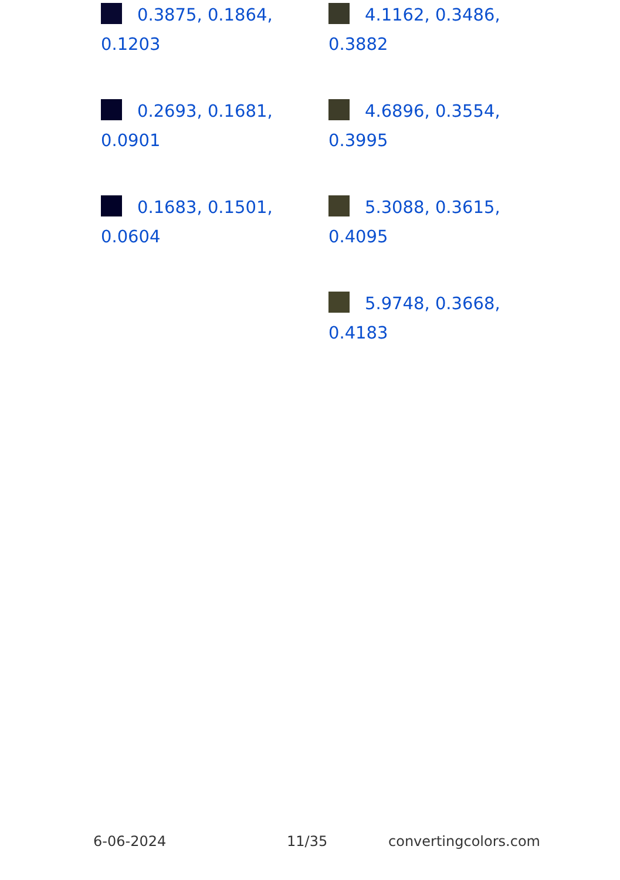0.3875, 0.1864, 0.1203
0.2693, 0.1681, 0.0901
0.1683, 0.1501, 0.0604
4.1162, 0.3486, 0.3882
4.6896, 0.3554, 0.3995
5.3088, 0.3615, 0.4095
5.9748, 0.3668, 0.4183
6-06-2024 11/35 convertingcolors.com